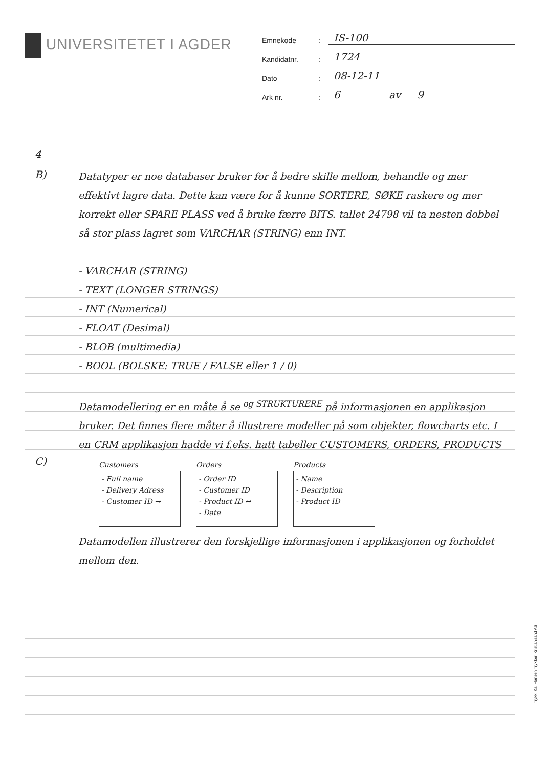UNIVERSITETET I AGDER
Emnekode: IS-100
Kandidatnr.: 1724
Dato: 08-12-11
Ark nr.: 6 av 9
4
B)
C)
Datatyper er noe databaser bruker for å bedre skille mellom, behandle og mer effektivt lagre data. Dette kan være for å kunne SORTERE, SØKE raskere og mer korrekt eller SPARE PLASS ved å bruke færre BITS. tallet 24798 vil ta nesten dobbel så stor plass lagret som VARCHAR (STRING) enn INT.
- VARCHAR (STRING)
- TEXT (LONGER STRINGS)
- INT (Numerical)
- FLOAT (Desimal)
- BLOB (multimedia)
- BOOL (BOLSKE: TRUE / FALSE eller 1 / 0)
Datamodellering er en måte å se <sup>og STRUKTURERE</sup> på informasjonen en applikasjon bruker. Det finnes flere måter å illustrere modeller på som objekter, flowcharts etc. I en CRM applikasjon hadde vi f.eks. hatt tabeller CUSTOMERS, ORDERS, PRODUCTS
Customers
- Full name
- Delivery Adress
- Customer ID →
Orders
- Order ID
- Customer ID
- Product ID ↔
- Date
Products
- Name
- Description
- Product ID
Datamodellen illustrerer den forskjellige informasjonen i applikasjonen og forholdet mellom den.
Trykk: Kai Hansen Trykkeri Kristiansand AS